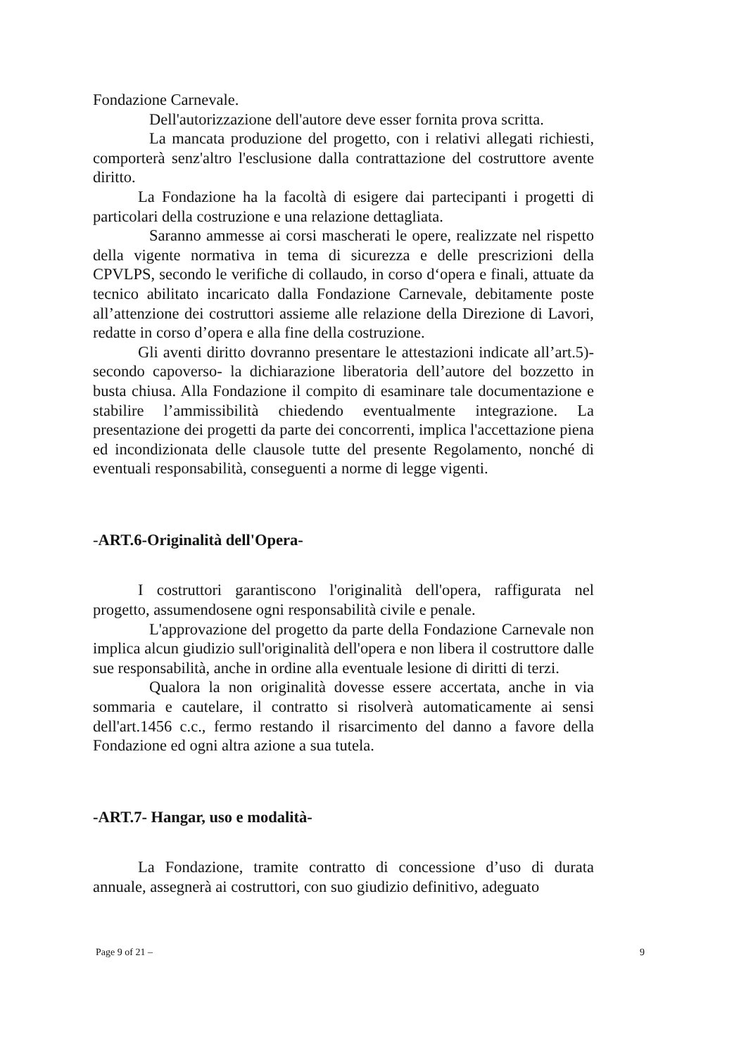Fondazione Carnevale.
Dell'autorizzazione dell'autore deve esser fornita prova scritta.
La mancata produzione del progetto, con i relativi allegati richiesti, comporterà senz'altro l'esclusione dalla contrattazione del costruttore avente diritto.
La Fondazione ha la facoltà di esigere dai partecipanti i progetti di particolari della costruzione e una relazione dettagliata.
Saranno ammesse ai corsi mascherati le opere, realizzate nel rispetto della vigente normativa in tema di sicurezza e delle prescrizioni della CPVLPS, secondo le verifiche di collaudo, in corso d‘opera e finali, attuate da tecnico abilitato incaricato dalla Fondazione Carnevale, debitamente poste all’attenzione dei costruttori assieme alle relazione della Direzione di Lavori, redatte in corso d’opera e alla fine della costruzione.
Gli aventi diritto dovranno presentare le attestazioni indicate all’art.5)-secondo capoverso- la dichiarazione liberatoria dell’autore del bozzetto in busta chiusa. Alla Fondazione il compito di esaminare tale documentazione e stabilire l’ammissibilità chiedendo eventualmente integrazione. La presentazione dei progetti da parte dei concorrenti, implica l'accettazione piena ed incondizionata delle clausole tutte del presente Regolamento, nonché di eventuali responsabilità, conseguenti a norme di legge vigenti.
-ART.6-Originalità dell'Opera-
I costruttori garantiscono l'originalità dell'opera, raffigurata nel progetto, assumendosene ogni responsabilità civile e penale.
L'approvazione del progetto da parte della Fondazione Carnevale non implica alcun giudizio sull'originalità dell'opera e non libera il costruttore dalle sue responsabilità, anche in ordine alla eventuale lesione di diritti di terzi.
Qualora la non originalità dovesse essere accertata, anche in via sommaria e cautelare, il contratto si risolverà automaticamente ai sensi dell'art.1456 c.c., fermo restando il risarcimento del danno a favore della Fondazione ed ogni altra azione a sua tutela.
-ART.7- Hangar, uso e modalità-
La Fondazione, tramite contratto di concessione d’uso di durata annuale, assegnerà ai costruttori, con suo giudizio definitivo, adeguato
Page 9 of 21 – 9